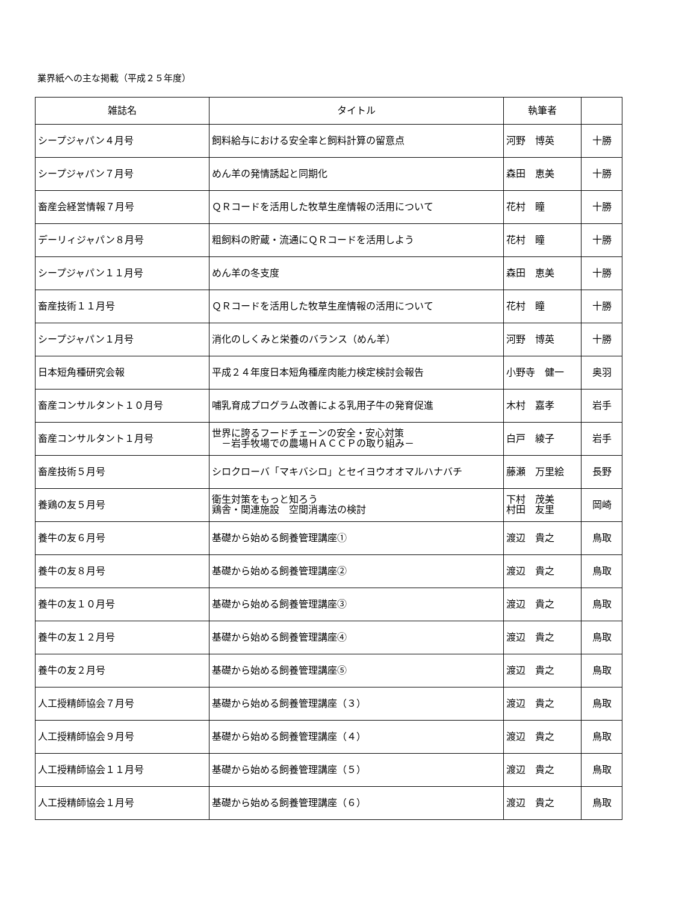業界紙への主な掲載（平成２５年度）
| 雑誌名 | タイトル | 執筆者 | |
| --- | --- | --- | --- |
| シープジャパン４月号 | 飼料給与における安全率と飼料計算の留意点 | 河野 博英 | 十勝 |
| シープジャパン７月号 | めん羊の発情誘起と同期化 | 森田 恵美 | 十勝 |
| 畜産会経営情報７月号 | ＱＲコードを活用した牧草生産情報の活用について | 花村 瞳 | 十勝 |
| デーリィジャパン８月号 | 粗飼料の貯蔵・流通にＱＲコードを活用しよう | 花村 瞳 | 十勝 |
| シープジャパン１１月号 | めん羊の冬支度 | 森田 恵美 | 十勝 |
| 畜産技術１１月号 | ＱＲコードを活用した牧草生産情報の活用について | 花村 瞳 | 十勝 |
| シープジャパン１月号 | 消化のしくみと栄養のバランス（めん羊） | 河野 博英 | 十勝 |
| 日本短角種研究会報 | 平成２４年度日本短角種産肉能力検定検討会報告 | 小野寺 健一 | 奥羽 |
| 畜産コンサルタント１０月号 | 哺乳育成プログラム改善による乳用子牛の発育促進 | 木村 嘉孝 | 岩手 |
| 畜産コンサルタント１月号 | 世界に誇るフードチェーンの安全・安心対策 －岩手牧場での農場ＨＡＣＣＰの取り組み－ | 白戸 綾子 | 岩手 |
| 畜産技術５月号 | シロクローバ「マキバシロ」とセイヨウオオマルハナバチ | 藤瀬 万里絵 | 長野 |
| 養鶏の友５月号 | 衛生対策をもっと知ろう 鶏舎・関連施設 空間消毒法の検討 | 下村 茂美 村田 友里 | 岡崎 |
| 養牛の友６月号 | 基礎から始める飼養管理講座① | 渡辺 貴之 | 鳥取 |
| 養牛の友８月号 | 基礎から始める飼養管理講座② | 渡辺 貴之 | 鳥取 |
| 養牛の友１０月号 | 基礎から始める飼養管理講座③ | 渡辺 貴之 | 鳥取 |
| 養牛の友１２月号 | 基礎から始める飼養管理講座④ | 渡辺 貴之 | 鳥取 |
| 養牛の友２月号 | 基礎から始める飼養管理講座⑤ | 渡辺 貴之 | 鳥取 |
| 人工授精師協会７月号 | 基礎から始める飼養管理講座（３） | 渡辺 貴之 | 鳥取 |
| 人工授精師協会９月号 | 基礎から始める飼養管理講座（４） | 渡辺 貴之 | 鳥取 |
| 人工授精師協会１１月号 | 基礎から始める飼養管理講座（５） | 渡辺 貴之 | 鳥取 |
| 人工授精師協会１月号 | 基礎から始める飼養管理講座（６） | 渡辺 貴之 | 鳥取 |